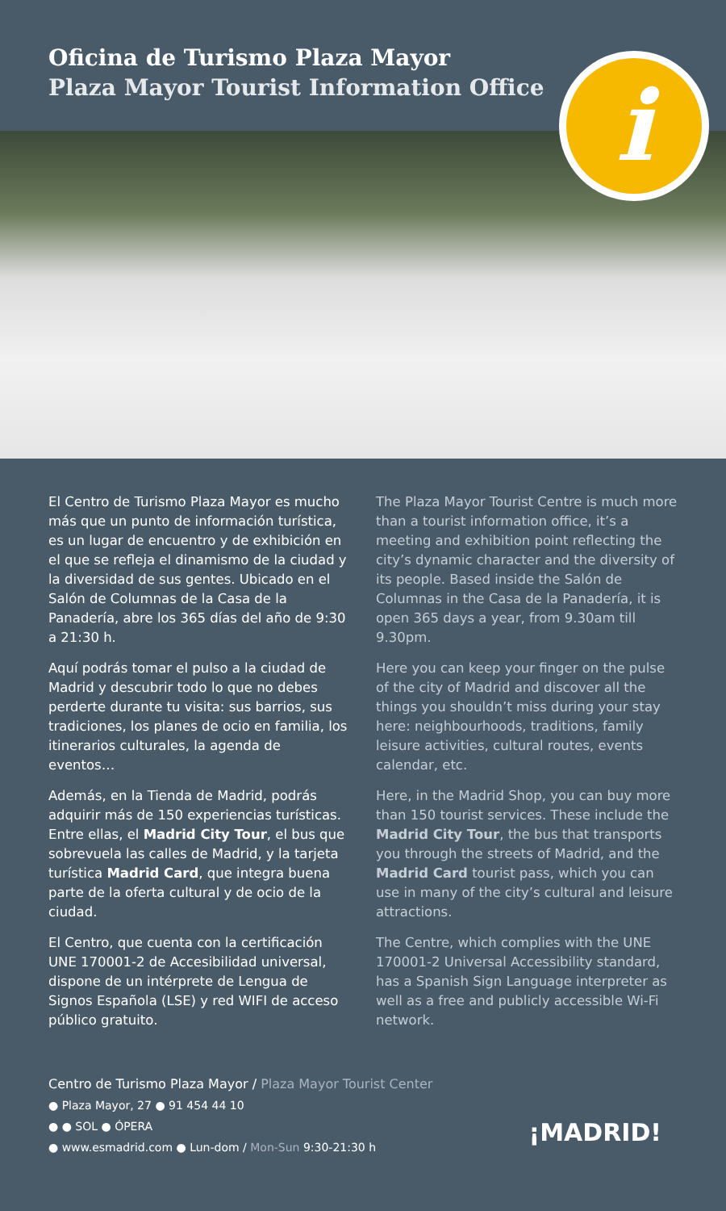Oficina de Turismo Plaza Mayor
Plaza Mayor Tourist Information Office
i
El Centro de Turismo Plaza Mayor es mucho más que un punto de información turística, es un lugar de encuentro y de exhibición en el que se refleja el dinamismo de la ciudad y la diversidad de sus gentes. Ubicado en el Salón de Columnas de la Casa de la Panadería, abre los 365 días del año de 9:30 a 21:30 h.
Aquí podrás tomar el pulso a la ciudad de Madrid y descubrir todo lo que no debes perderte durante tu visita: sus barrios, sus tradiciones, los planes de ocio en familia, los itinerarios culturales, la agenda de eventos…
Además, en la Tienda de Madrid, podrás adquirir más de 150 experiencias turísticas. Entre ellas, el Madrid City Tour, el bus que sobrevuela las calles de Madrid, y la tarjeta turística Madrid Card, que integra buena parte de la oferta cultural y de ocio de la ciudad.
El Centro, que cuenta con la certificación UNE 170001-2 de Accesibilidad universal, dispone de un intérprete de Lengua de Signos Española (LSE) y red WIFI de acceso público gratuito.
The Plaza Mayor Tourist Centre is much more than a tourist information office, it’s a meeting and exhibition point reflecting the city’s dynamic character and the diversity of its people. Based inside the Salón de Columnas in the Casa de la Panadería, it is open 365 days a year, from 9.30am till 9.30pm.
Here you can keep your finger on the pulse of the city of Madrid and discover all the things you shouldn’t miss during your stay here: neighbourhoods, traditions, family leisure activities, cultural routes, events calendar, etc.
Here, in the Madrid Shop, you can buy more than 150 tourist services. These include the Madrid City Tour, the bus that transports you through the streets of Madrid, and the Madrid Card tourist pass, which you can use in many of the city’s cultural and leisure attractions.
The Centre, which complies with the UNE 170001-2 Universal Accessibility standard, has a Spanish Sign Language interpreter as well as a free and publicly accessible Wi-Fi network.
Centro de Turismo Plaza Mayor / Plaza Mayor Tourist Center
● Plaza Mayor, 27 ● 91 454 44 10
● ● SOL ● ÓPERA
● www.esmadrid.com ● Lun-dom / Mon-Sun 9:30-21:30 h
¡MADRID!